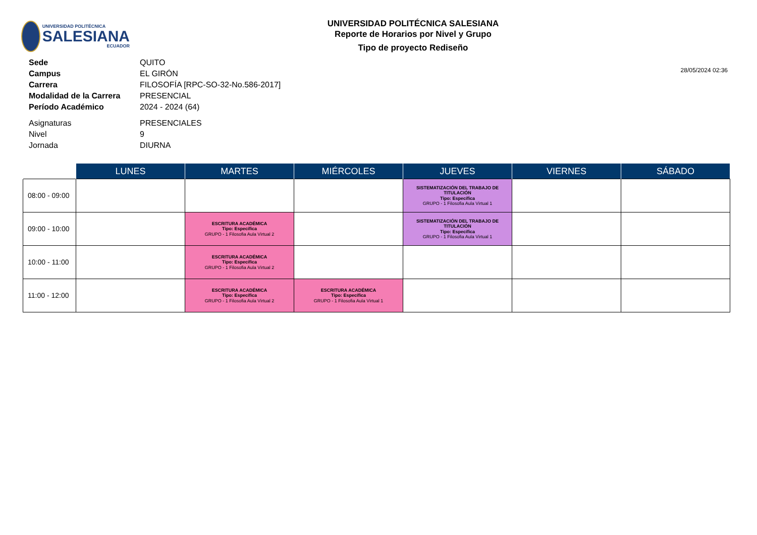UNIVERSIDAD POLITÉCNICA
SALESIANA
ECUADOR
UNIVERSIDAD POLITÉCNICA SALESIANA
Reporte de Horarios por Nivel y Grupo
Tipo de proyecto Rediseño
| Sede | QUITO |
| Campus | EL GIRÓN |
| Carrera | FILOSOFÍA [RPC-SO-32-No.586-2017] |
| Modalidad de la Carrera | PRESENCIAL |
| Período Académico | 2024 - 2024 (64) |
| Asignaturas | PRESENCIALES |
| Nivel | 9 |
| Jornada | DIURNA |
28/05/2024 02:36
| | LUNES | MARTES | MIÉRCOLES | JUEVES | VIERNES | SÁBADO |
| --- | --- | --- | --- | --- | --- | --- |
| 08:00 - 09:00 | | | | SISTEMATIZACIÓN DEL TRABAJO DE TITULACIÓN Tipo: Específica GRUPO - 1 Filosofia Aula Virtual 1 | | |
| 09:00 - 10:00 | | ESCRITURA ACADÉMICA Tipo: Específica GRUPO - 1 Filosofia Aula Virtual 2 | | SISTEMATIZACIÓN DEL TRABAJO DE TITULACIÓN Tipo: Específica GRUPO - 1 Filosofia Aula Virtual 1 | | |
| 10:00 - 11:00 | | ESCRITURA ACADÉMICA Tipo: Específica GRUPO - 1 Filosofia Aula Virtual 2 | | | | |
| 11:00 - 12:00 | | ESCRITURA ACADÉMICA Tipo: Específica GRUPO - 1 Filosofia Aula Virtual 2 | ESCRITURA ACADÉMICA Tipo: Específica GRUPO - 1 Filosofia Aula Virtual 1 | | | |